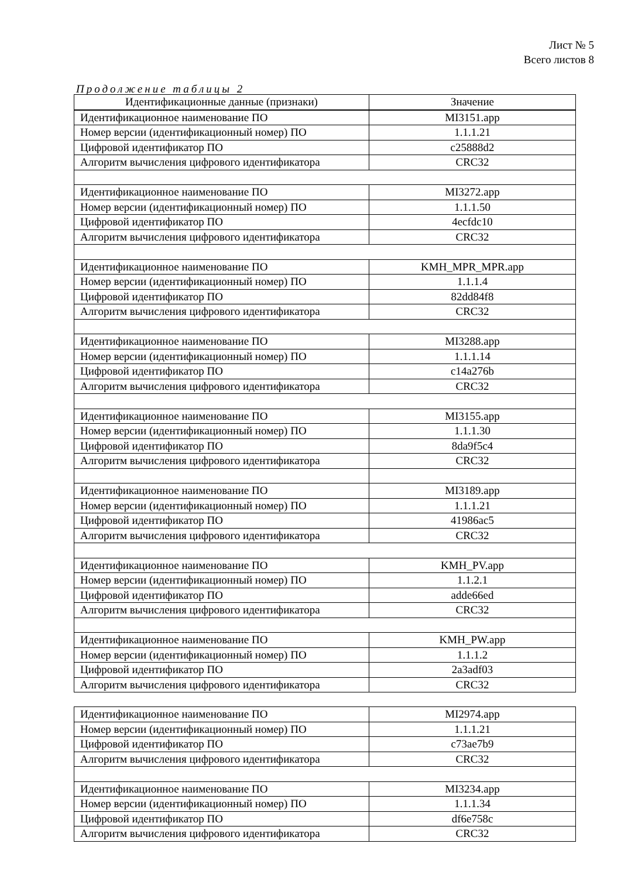Лист № 5
Всего листов 8
Продолжение таблицы 2
| Идентификационные данные (признаки) | Значение |
| --- | --- |
| Идентификационное наименование ПО | MI3151.app |
| Номер версии (идентификационный номер) ПО | 1.1.1.21 |
| Цифровой идентификатор ПО | c25888d2 |
| Алгоритм вычисления цифрового идентификатора | CRC32 |
| Идентификационное наименование ПО | MI3272.app |
| Номер версии (идентификационный номер) ПО | 1.1.1.50 |
| Цифровой идентификатор ПО | 4ecfdc10 |
| Алгоритм вычисления цифрового идентификатора | CRC32 |
| Идентификационное наименование ПО | KMH_MPR_MPR.app |
| Номер версии (идентификационный номер) ПО | 1.1.1.4 |
| Цифровой идентификатор ПО | 82dd84f8 |
| Алгоритм вычисления цифрового идентификатора | CRC32 |
| Идентификационное наименование ПО | MI3288.app |
| Номер версии (идентификационный номер) ПО | 1.1.1.14 |
| Цифровой идентификатор ПО | c14a276b |
| Алгоритм вычисления цифрового идентификатора | CRC32 |
| Идентификационное наименование ПО | MI3155.app |
| Номер версии (идентификационный номер) ПО | 1.1.1.30 |
| Цифровой идентификатор ПО | 8da9f5c4 |
| Алгоритм вычисления цифрового идентификатора | CRC32 |
| Идентификационное наименование ПО | MI3189.app |
| Номер версии (идентификационный номер) ПО | 1.1.1.21 |
| Цифровой идентификатор ПО | 41986ac5 |
| Алгоритм вычисления цифрового идентификатора | CRC32 |
| Идентификационное наименование ПО | KMH_PV.app |
| Номер версии (идентификационный номер) ПО | 1.1.2.1 |
| Цифровой идентификатор ПО | adde66ed |
| Алгоритм вычисления цифрового идентификатора | CRC32 |
| Идентификационное наименование ПО | KMH_PW.app |
| Номер версии (идентификационный номер) ПО | 1.1.1.2 |
| Цифровой идентификатор ПО | 2a3adf03 |
| Алгоритм вычисления цифрового идентификатора | CRC32 |
| Идентификационное наименование ПО | MI2974.app |
| Номер версии (идентификационный номер) ПО | 1.1.1.21 |
| Цифровой идентификатор ПО | c73ae7b9 |
| Алгоритм вычисления цифрового идентификатора | CRC32 |
| Идентификационное наименование ПО | MI3234.app |
| Номер версии (идентификационный номер) ПО | 1.1.1.34 |
| Цифровой идентификатор ПО | df6e758c |
| Алгоритм вычисления цифрового идентификатора | CRC32 |